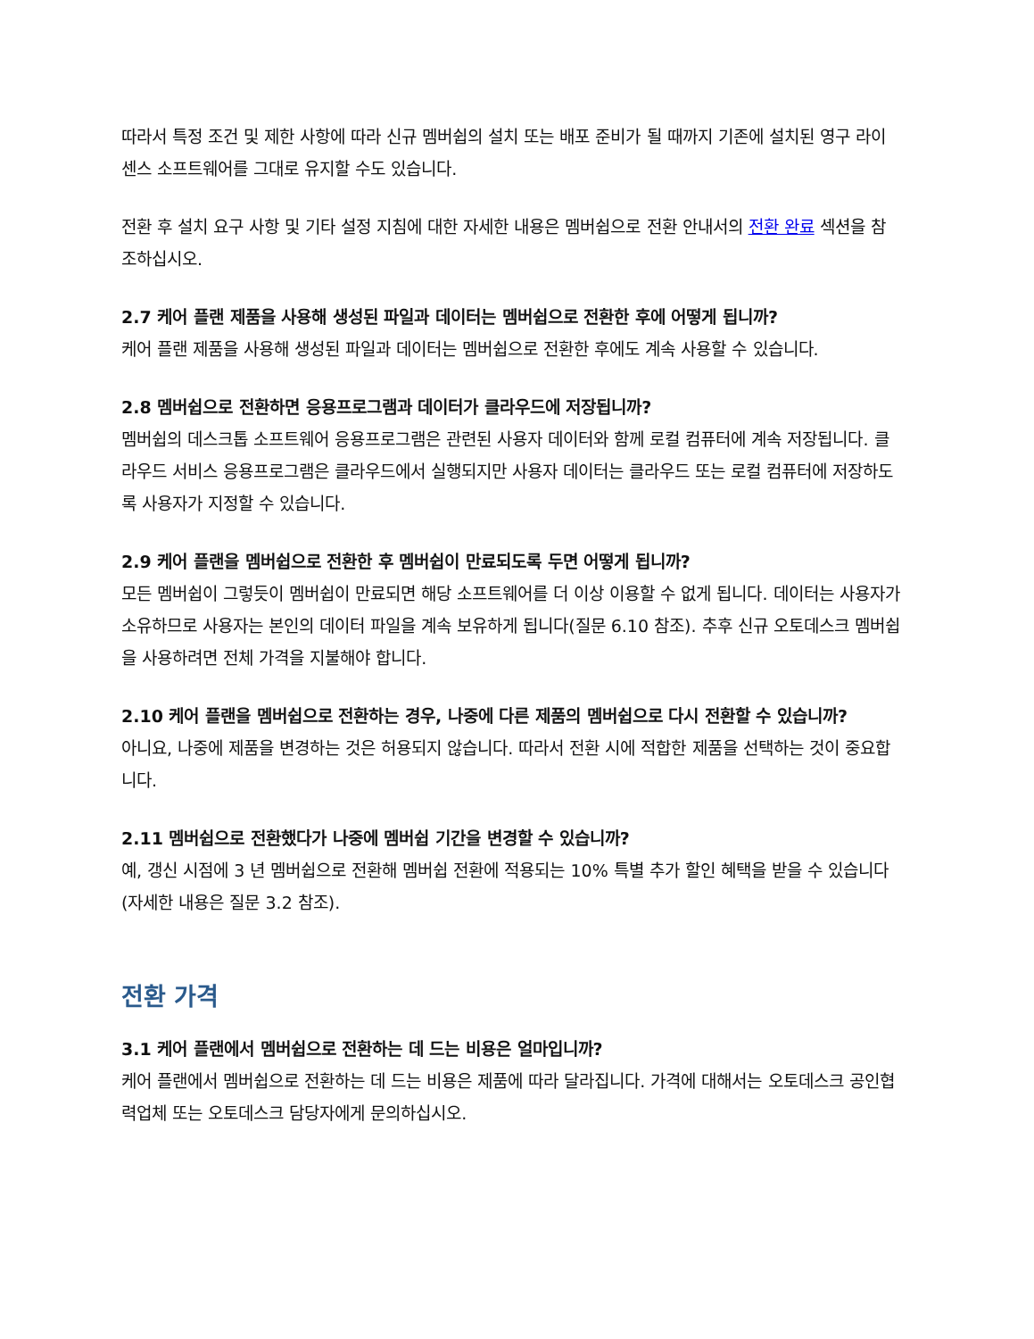따라서 특정 조건 및 제한 사항에 따라 신규 멤버쉽의 설치 또는 배포 준비가 될 때까지 기존에 설치된 영구 라이센스 소프트웨어를 그대로 유지할 수도 있습니다.
전환 후 설치 요구 사항 및 기타 설정 지침에 대한 자세한 내용은 멤버쉽으로 전환 안내서의 전환 완료 섹션을 참조하십시오.
2.7 케어 플랜 제품을 사용해 생성된 파일과 데이터는 멤버쉽으로 전환한 후에 어떻게 됩니까?
케어 플랜 제품을 사용해 생성된 파일과 데이터는 멤버쉽으로 전환한 후에도 계속 사용할 수 있습니다.
2.8 멤버쉽으로 전환하면 응용프로그램과 데이터가 클라우드에 저장됩니까?
멤버쉽의 데스크톱 소프트웨어 응용프로그램은 관련된 사용자 데이터와 함께 로컬 컴퓨터에 계속 저장됩니다. 클라우드 서비스 응용프로그램은 클라우드에서 실행되지만 사용자 데이터는 클라우드 또는 로컬 컴퓨터에 저장하도록 사용자가 지정할 수 있습니다.
2.9 케어 플랜을 멤버쉽으로 전환한 후 멤버쉽이 만료되도록 두면 어떻게 됩니까?
모든 멤버쉽이 그렇듯이 멤버쉽이 만료되면 해당 소프트웨어를 더 이상 이용할 수 없게 됩니다. 데이터는 사용자가 소유하므로 사용자는 본인의 데이터 파일을 계속 보유하게 됩니다(질문 6.10 참조). 추후 신규 오토데스크 멤버쉽을 사용하려면 전체 가격을 지불해야 합니다.
2.10 케어 플랜을 멤버쉽으로 전환하는 경우, 나중에 다른 제품의 멤버쉽으로 다시 전환할 수 있습니까?
아니요, 나중에 제품을 변경하는 것은 허용되지 않습니다. 따라서 전환 시에 적합한 제품을 선택하는 것이 중요합니다.
2.11 멤버쉽으로 전환했다가 나중에 멤버쉽 기간을 변경할 수 있습니까?
예, 갱신 시점에 3 년 멤버쉽으로 전환해 멤버쉽 전환에 적용되는 10% 특별 추가 할인 혜택을 받을 수 있습니다(자세한 내용은 질문 3.2 참조).
전환 가격
3.1 케어 플랜에서 멤버쉽으로 전환하는 데 드는 비용은 얼마입니까?
케어 플랜에서 멤버쉽으로 전환하는 데 드는 비용은 제품에 따라 달라집니다. 가격에 대해서는 오토데스크 공인협력업체 또는 오토데스크 담당자에게 문의하십시오.